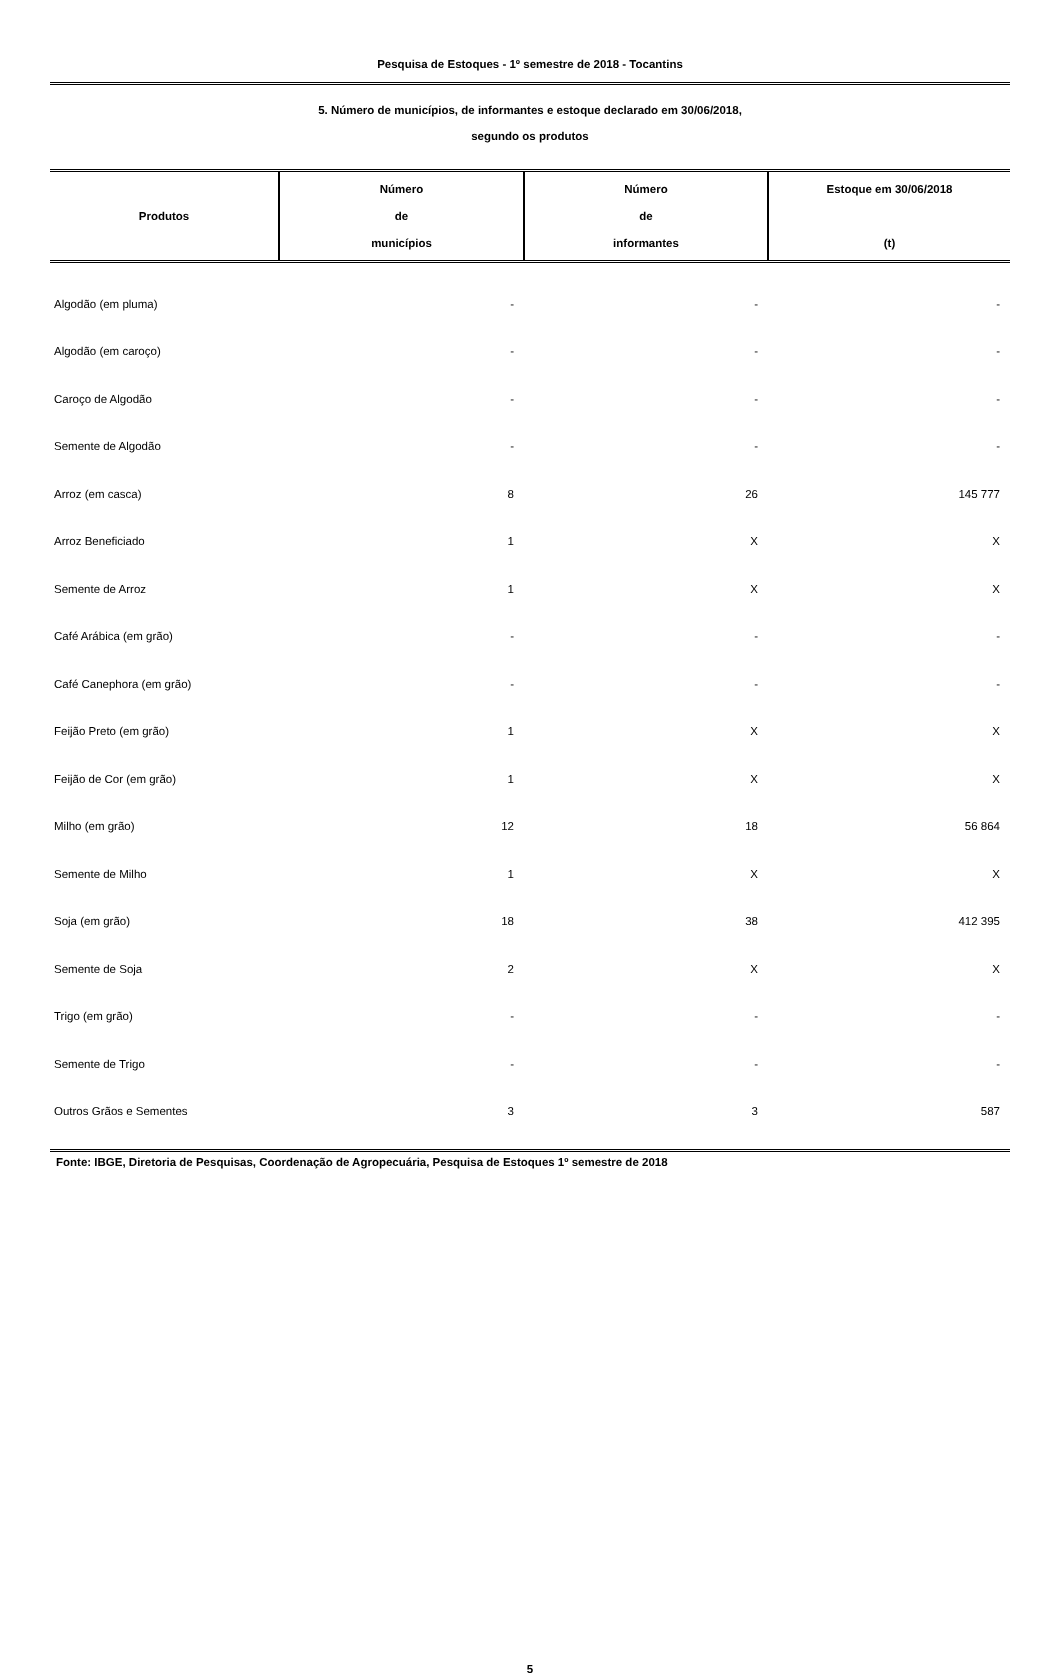Pesquisa de Estoques - 1º semestre de 2018 - Tocantins
5. Número de municípios, de informantes e estoque declarado em 30/06/2018,
segundo os produtos
| Produtos | Número de municípios | Número de informantes | Estoque em 30/06/2018 (t) |
| --- | --- | --- | --- |
| Algodão (em pluma) | - | - | - |
| Algodão (em caroço) | - | - | - |
| Caroço de Algodão | - | - | - |
| Semente de Algodão | - | - | - |
| Arroz (em casca) | 8 | 26 | 145 777 |
| Arroz Beneficiado | 1 | X | X |
| Semente de Arroz | 1 | X | X |
| Café Arábica (em grão) | - | - | - |
| Café Canephora (em grão) | - | - | - |
| Feijão Preto (em grão) | 1 | X | X |
| Feijão de Cor (em grão) | 1 | X | X |
| Milho (em grão) | 12 | 18 | 56 864 |
| Semente de Milho | 1 | X | X |
| Soja (em grão) | 18 | 38 | 412 395 |
| Semente de Soja | 2 | X | X |
| Trigo (em grão) | - | - | - |
| Semente de Trigo | - | - | - |
| Outros Grãos e Sementes | 3 | 3 | 587 |
Fonte: IBGE, Diretoria de Pesquisas, Coordenação de Agropecuária, Pesquisa de Estoques 1º semestre de 2018
5